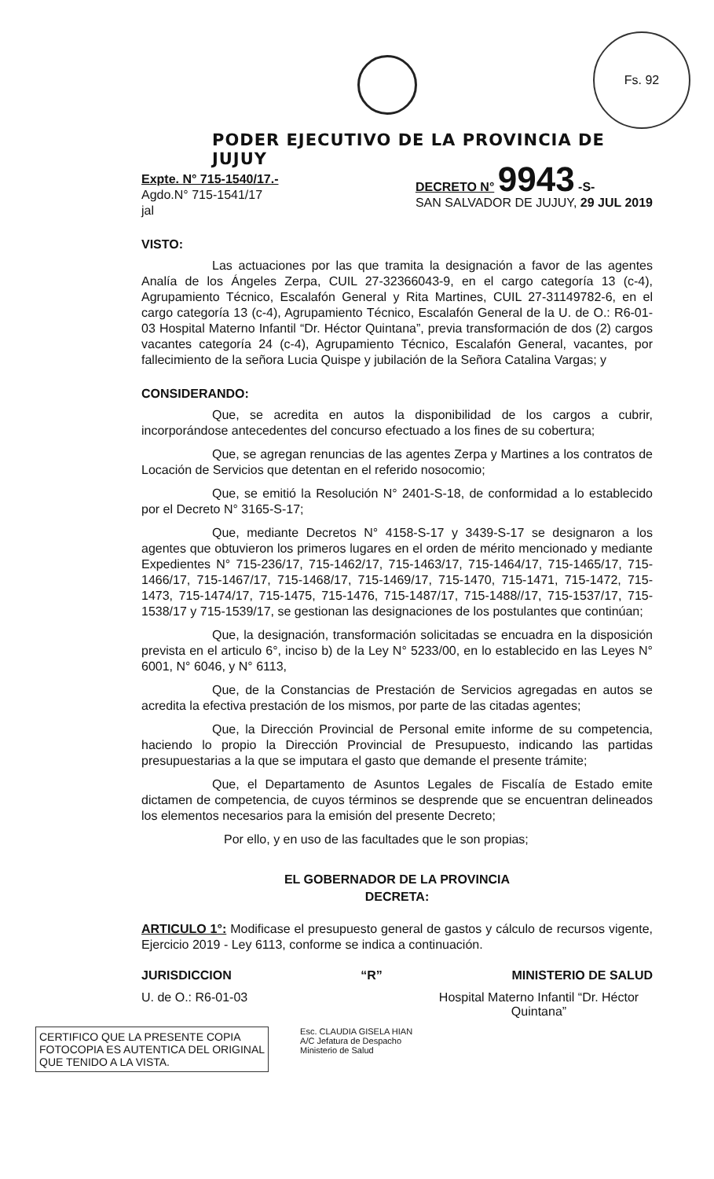Fs. 92
PODER EJECUTIVO DE LA PROVINCIA DE JUJUY
Expte. N° 715-1540/17.-
Agdo.N° 715-1541/17
jal
DECRETO N° 9943 -S-
SAN SALVADOR DE JUJUY, 29 JUL 2019
VISTO:
Las actuaciones por las que tramita la designación a favor de las agentes Analía de los Ángeles Zerpa, CUIL 27-32366043-9, en el cargo categoría 13 (c-4), Agrupamiento Técnico, Escalafón General y Rita Martines, CUIL 27-31149782-6, en el cargo categoría 13 (c-4), Agrupamiento Técnico, Escalafón General de la U. de O.: R6-01-03 Hospital Materno Infantil “Dr. Héctor Quintana”, previa transformación de dos (2) cargos vacantes categoría 24 (c-4), Agrupamiento Técnico, Escalafón General, vacantes, por fallecimiento de la señora Lucia Quispe y jubilación de la Señora Catalina Vargas; y
CONSIDERANDO:
Que, se acredita en autos la disponibilidad de los cargos a cubrir, incorporándose antecedentes del concurso efectuado a los fines de su cobertura;
Que, se agregan renuncias de las agentes Zerpa y Martines a los contratos de Locación de Servicios que detentan en el referido nosocomio;
Que, se emitió la Resolución N° 2401-S-18, de conformidad a lo establecido por el Decreto N° 3165-S-17;
Que, mediante Decretos N° 4158-S-17 y 3439-S-17 se designaron a los agentes que obtuvieron los primeros lugares en el orden de mérito mencionado y mediante Expedientes N° 715-236/17, 715-1462/17, 715-1463/17, 715-1464/17, 715-1465/17, 715-1466/17, 715-1467/17, 715-1468/17, 715-1469/17, 715-1470, 715-1471, 715-1472, 715-1473, 715-1474/17, 715-1475, 715-1476, 715-1487/17, 715-1488//17, 715-1537/17, 715-1538/17 y 715-1539/17, se gestionan las designaciones de los postulantes que continúan;
Que, la designación, transformación solicitadas se encuadra en la disposición prevista en el articulo 6°, inciso b) de la Ley N° 5233/00, en lo establecido en las Leyes N° 6001, N° 6046, y N° 6113,
Que, de la Constancias de Prestación de Servicios agregadas en autos se acredita la efectiva prestación de los mismos, por parte de las citadas agentes;
Que, la Dirección Provincial de Personal emite informe de su competencia, haciendo lo propio la Dirección Provincial de Presupuesto, indicando las partidas presupuestarias a la que se imputara el gasto que demande el presente trámite;
Que, el Departamento de Asuntos Legales de Fiscalía de Estado emite dictamen de competencia, de cuyos términos se desprende que se encuentran delineados los elementos necesarios para la emisión del presente Decreto;
Por ello, y en uso de las facultades que le son propias;
EL GOBERNADOR DE LA PROVINCIA
DECRETA:
ARTICULO 1°: Modificase el presupuesto general de gastos y cálculo de recursos vigente, Ejercicio 2019 - Ley 6113, conforme se indica a continuación.
JURISDICCION “R” MINISTERIO DE SALUD
U. de O.: R6-01-03 Hospital Materno Infantil “Dr. Héctor Quintana”
CERTIFICO QUE LA PRESENTE COPIA
FOTOCOPIA ES AUTENTICA DEL ORIGINAL
QUE TENIDO A LA VISTA.
Esc. CLAUDIA GISELA HIAN
A/C Jefatura de Despacho
Ministerio de Salud